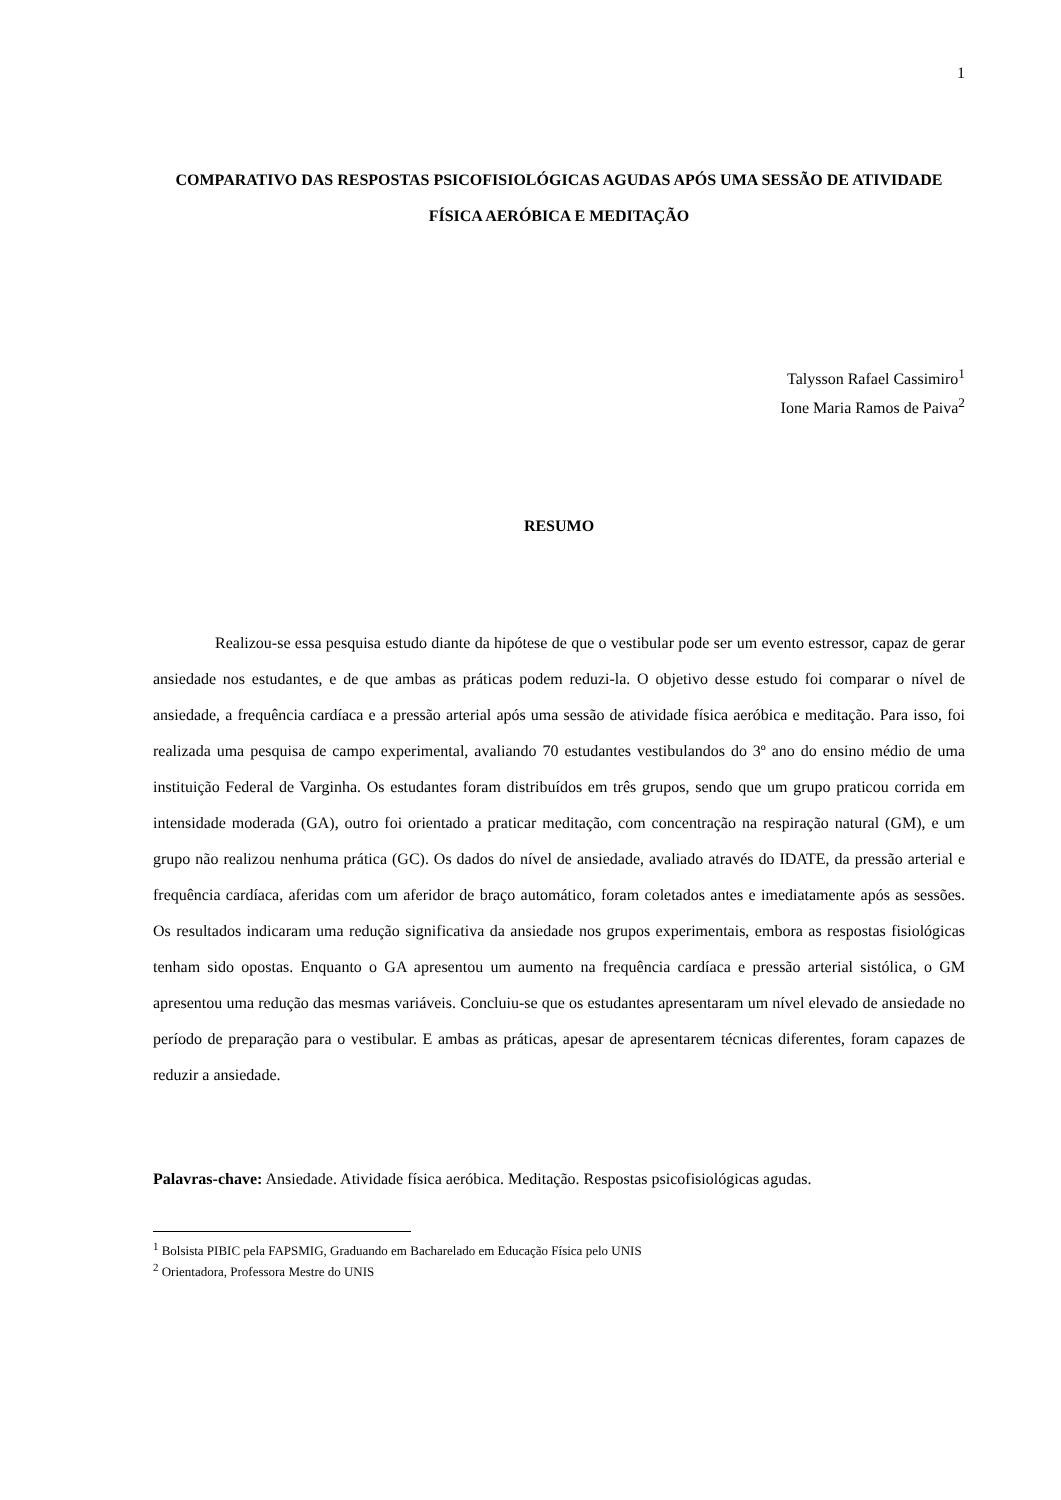1
COMPARATIVO DAS RESPOSTAS PSICOFISIOLÓGICAS AGUDAS APÓS UMA SESSÃO DE ATIVIDADE FÍSICA AERÓBICA E MEDITAÇÃO
Talysson Rafael Cassimiro<sup>1</sup>
Ione Maria Ramos de Paiva<sup>2</sup>
RESUMO
Realizou-se essa pesquisa estudo diante da hipótese de que o vestibular pode ser um evento estressor, capaz de gerar ansiedade nos estudantes, e de que ambas as práticas podem reduzi-la. O objetivo desse estudo foi comparar o nível de ansiedade, a frequência cardíaca e a pressão arterial após uma sessão de atividade física aeróbica e meditação. Para isso, foi realizada uma pesquisa de campo experimental, avaliando 70 estudantes vestibulandos do 3º ano do ensino médio de uma instituição Federal de Varginha. Os estudantes foram distribuídos em três grupos, sendo que um grupo praticou corrida em intensidade moderada (GA), outro foi orientado a praticar meditação, com concentração na respiração natural (GM), e um grupo não realizou nenhuma prática (GC). Os dados do nível de ansiedade, avaliado através do IDATE, da pressão arterial e frequência cardíaca, aferidas com um aferidor de braço automático, foram coletados antes e imediatamente após as sessões. Os resultados indicaram uma redução significativa da ansiedade nos grupos experimentais, embora as respostas fisiológicas tenham sido opostas. Enquanto o GA apresentou um aumento na frequência cardíaca e pressão arterial sistólica, o GM apresentou uma redução das mesmas variáveis. Concluiu-se que os estudantes apresentaram um nível elevado de ansiedade no período de preparação para o vestibular. E ambas as práticas, apesar de apresentarem técnicas diferentes, foram capazes de reduzir a ansiedade.
Palavras-chave: Ansiedade. Atividade física aeróbica. Meditação. Respostas psicofisiológicas agudas.
<sup>1</sup> Bolsista PIBIC pela FAPSMIG, Graduando em Bacharelado em Educação Física pelo UNIS
<sup>2</sup> Orientadora, Professora Mestre do UNIS